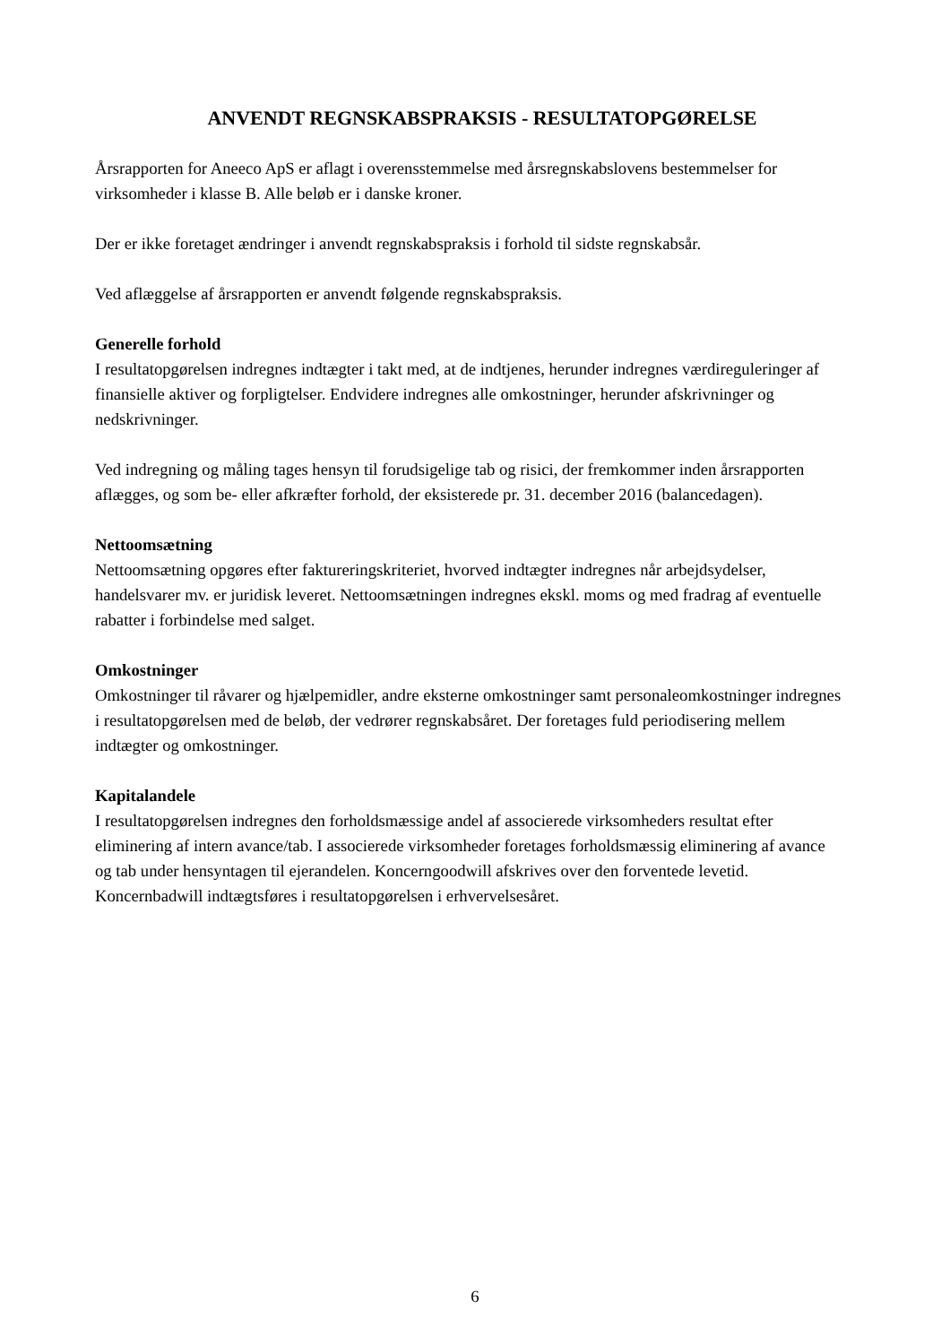ANVENDT REGNSKABSPRAKSIS - RESULTATOPGØRELSE
Årsrapporten for Aneeco ApS er aflagt i overensstemmelse med årsregnskabslovens bestemmelser for virksomheder i klasse B. Alle beløb er i danske kroner.
Der er ikke foretaget ændringer i anvendt regnskabspraksis i forhold til sidste regnskabsår.
Ved aflæggelse af årsrapporten er anvendt følgende regnskabspraksis.
Generelle forhold
I resultatopgørelsen indregnes indtægter i takt med, at de indtjenes, herunder indregnes værdireguleringer af finansielle aktiver og forpligtelser. Endvidere indregnes alle omkostninger, herunder afskrivninger og nedskrivninger.
Ved indregning og måling tages hensyn til forudsigelige tab og risici, der fremkommer inden årsrapporten aflægges, og som be- eller afkræfter forhold, der eksisterede pr. 31. december 2016 (balancedagen).
Nettoomsætning
Nettoomsætning opgøres efter faktureringskriteriet, hvorved indtægter indregnes når arbejdsydelser, handelsvarer mv. er juridisk leveret. Nettoomsætningen indregnes ekskl. moms og med fradrag af eventuelle rabatter i forbindelse med salget.
Omkostninger
Omkostninger til råvarer og hjælpemidler, andre eksterne omkostninger samt personaleomkostninger indregnes i resultatopgørelsen med de beløb, der vedrører regnskabsåret. Der foretages fuld periodisering mellem indtægter og omkostninger.
Kapitalandele
I resultatopgørelsen indregnes den forholdsmæssige andel af associerede virksomheders resultat efter eliminering af intern avance/tab. I associerede virksomheder foretages forholdsmæssig eliminering af avance og tab under hensyntagen til ejerandelen. Koncerngoodwill afskrives over den forventede levetid. Koncernbadwill indtægtsføres i resultatopgørelsen i erhvervelsesåret.
6